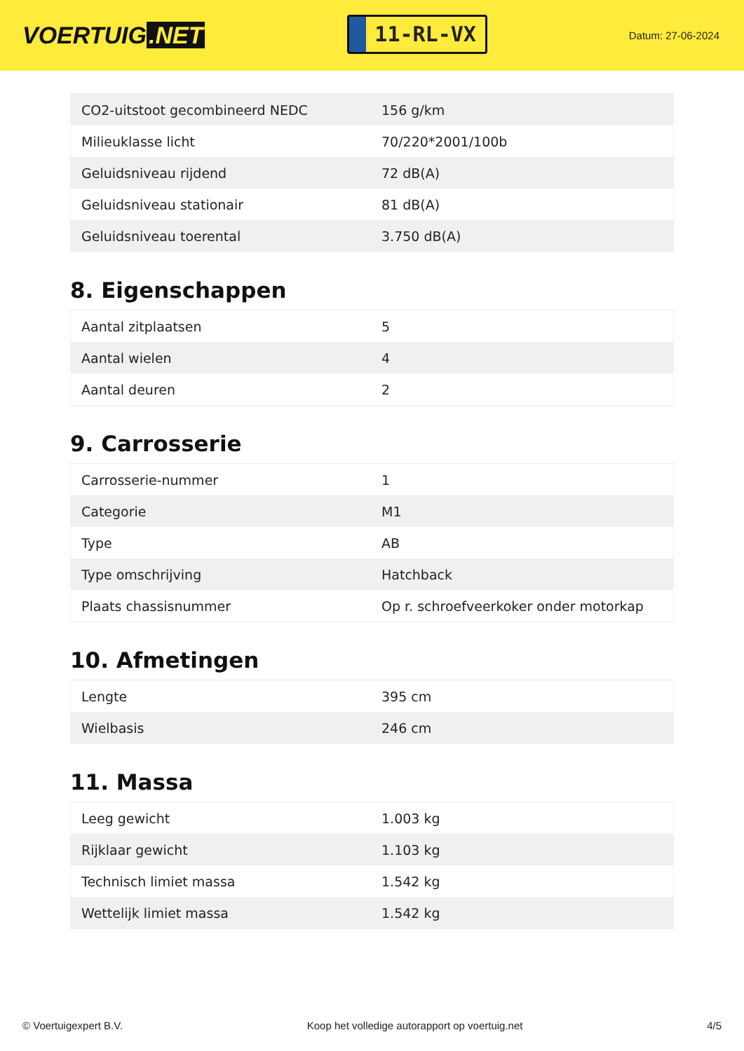VOERTUIG.NET
11-RL-VX
Datum: 27-06-2024
| CO2-uitstoot gecombineerd NEDC | 156 g/km |
| Milieuklasse licht | 70/220*2001/100b |
| Geluidsniveau rijdend | 72 dB(A) |
| Geluidsniveau stationair | 81 dB(A) |
| Geluidsniveau toerental | 3.750 dB(A) |
8. Eigenschappen
| Aantal zitplaatsen | 5 |
| Aantal wielen | 4 |
| Aantal deuren | 2 |
9. Carrosserie
| Carrosserie-nummer | 1 |
| Categorie | M1 |
| Type | AB |
| Type omschrijving | Hatchback |
| Plaats chassisnummer | Op r. schroefveerkoker onder motorkap |
10. Afmetingen
| Lengte | 395 cm |
| Wielbasis | 246 cm |
11. Massa
| Leeg gewicht | 1.003 kg |
| Rijklaar gewicht | 1.103 kg |
| Technisch limiet massa | 1.542 kg |
| Wettelijk limiet massa | 1.542 kg |
© Voertuigexpert B.V. Koop het volledige autorapport op voertuig.net 4/5